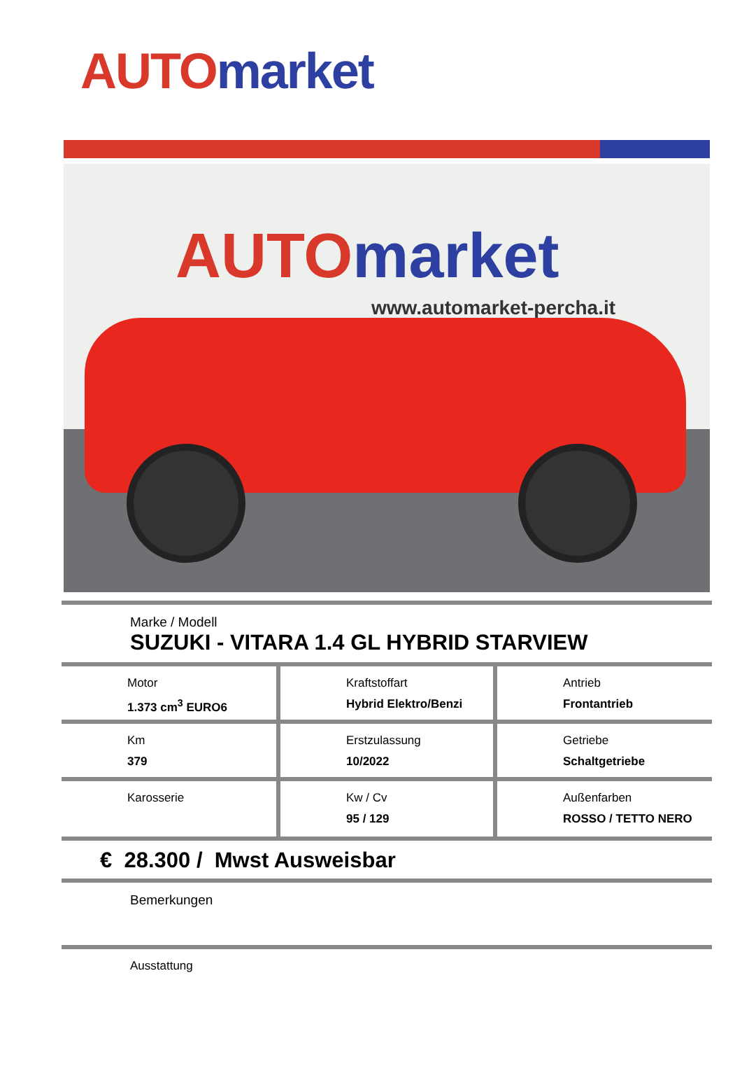AUTO market
AUTO market
www.automarket-percha.it
Marke / Modell
SUZUKI - VITARA 1.4 GL HYBRID STARVIEW
| Motor 1.373 cm<sup>3</sup> EURO6 | Kraftstoffart Hybrid Elektro/Benzi | Antrieb Frontantrieb |
| Km 379 | Erstzulassung 10/2022 | Getriebe Schaltgetriebe |
| Karosserie | Kw / Cv 95 / 129 | Außenfarben ROSSO / TETTO NERO |
€ 28.300 / Mwst Ausweisbar
Bemerkungen
Ausstattung